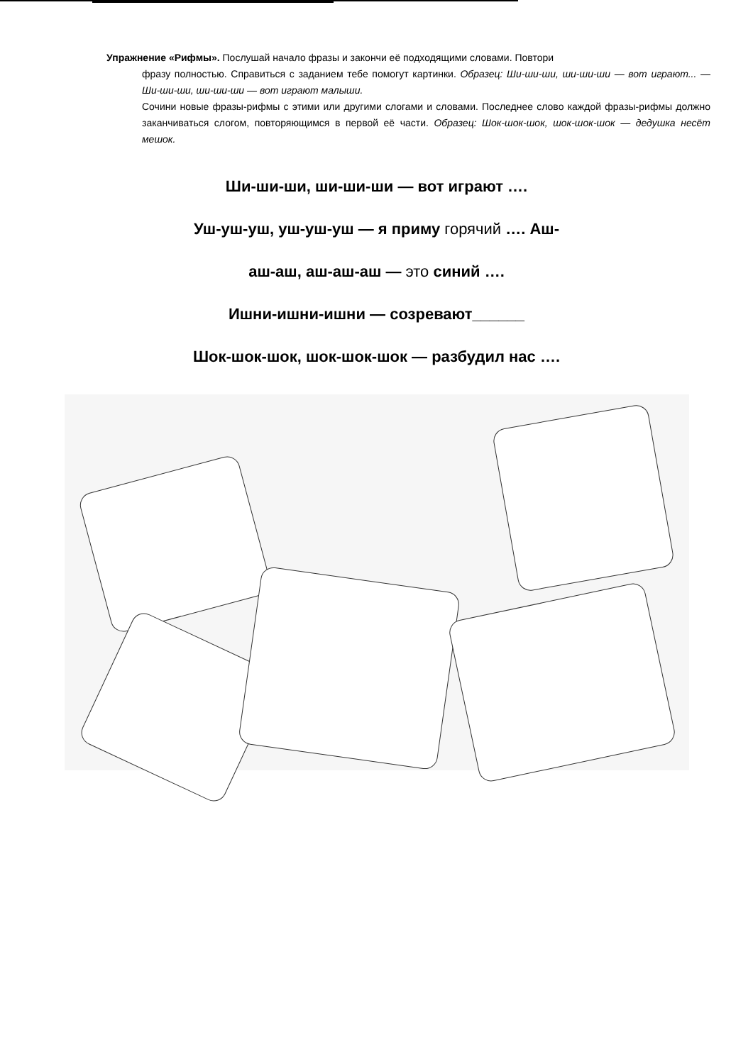Упражнение «Рифмы». Послушай начало фразы и закончи её подходящими словами. Повтори
фразу полностью. Справиться с заданием тебе помогут картинки. Образец: Ши-ши-ши, ши-ши-ши — вот играют... — Ши-ши-ши, ши-ши-ши — вот играют малыши.
Сочини новые фразы-рифмы с этими или другими слогами и словами. Последнее слово каждой фразы-рифмы должно заканчиваться слогом, повторяющимся в первой её части. Образец: Шок-шок-шок, шок-шок-шок — дедушка несёт мешок.
Ши-ши-ши, ши-ши-ши — вот играют ….
Уш-уш-уш, уш-уш-уш — я приму горячий …. Аш-
аш-аш, аш-аш-аш — это синий ….
Ишни-ишни-ишни — созревают______
Шок-шок-шок, шок-шок-шок — разбудил нас ….